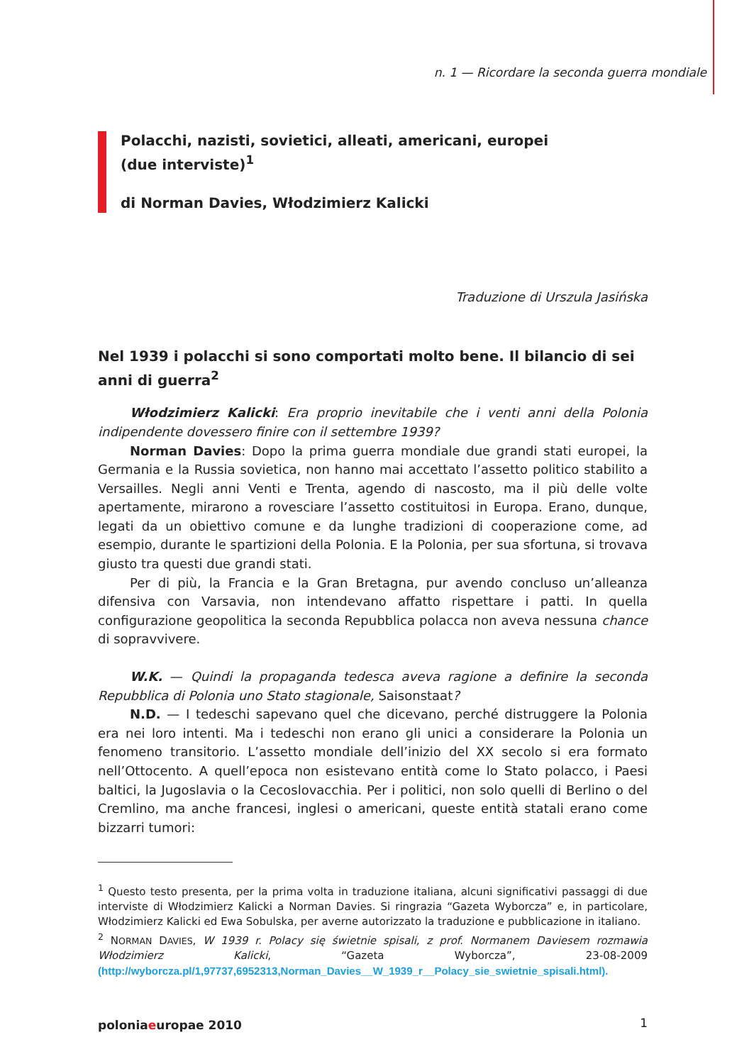n. 1 — Ricordare la seconda guerra mondiale
Polacchi, nazisti, sovietici, alleati, americani, europei
(due interviste)<sup>1</sup>
di Norman Davies, Włodzimierz Kalicki
Traduzione di Urszula Jasińska
Nel 1939 i polacchi si sono comportati molto bene. Il bilancio di sei anni di guerra<sup>2</sup>
Włodzimierz Kalicki: Era proprio inevitabile che i venti anni della Polonia indipendente dovessero finire con il settembre 1939?
Norman Davies: Dopo la prima guerra mondiale due grandi stati europei, la Germania e la Russia sovietica, non hanno mai accettato l’assetto politico stabilito a Versailles. Negli anni Venti e Trenta, agendo di nascosto, ma il più delle volte apertamente, mirarono a rovesciare l’assetto costituitosi in Europa. Erano, dunque, legati da un obiettivo comune e da lunghe tradizioni di cooperazione come, ad esempio, durante le spartizioni della Polonia. E la Polonia, per sua sfortuna, si trovava giusto tra questi due grandi stati.
Per di più, la Francia e la Gran Bretagna, pur avendo concluso un’alleanza difensiva con Varsavia, non intendevano affatto rispettare i patti. In quella configurazione geopolitica la seconda Repubblica polacca non aveva nessuna chance di sopravvivere.
W.K. — Quindi la propaganda tedesca aveva ragione a definire la seconda Repubblica di Polonia uno Stato stagionale, Saisonstaat?
N.D. — I tedeschi sapevano quel che dicevano, perché distruggere la Polonia era nei loro intenti. Ma i tedeschi non erano gli unici a considerare la Polonia un fenomeno transitorio. L’assetto mondiale dell’inizio del XX secolo si era formato nell’Ottocento. A quell’epoca non esistevano entità come lo Stato polacco, i Paesi baltici, la Jugoslavia o la Cecoslovacchia. Per i politici, non solo quelli di Berlino o del Cremlino, ma anche francesi, inglesi o americani, queste entità statali erano come bizzarri tumori:
<sup>1</sup> Questo testo presenta, per la prima volta in traduzione italiana, alcuni significativi passaggi di due interviste di Włodzimierz Kalicki a Norman Davies. Si ringrazia “Gazeta Wyborcza” e, in particolare, Włodzimierz Kalicki ed Ewa Sobulska, per averne autorizzato la traduzione e pubblicazione in italiano.
<sup>2</sup> NORMAN DAVIES, W 1939 r. Polacy się świetnie spisali, z prof. Normanem Daviesem rozmawia Włodzimierz Kalicki, “Gazeta Wyborcza”, 23-08-2009 (http://wyborcza.pl/1,97737,6952313,Norman_Davies__W_1939_r__Polacy_sie_swietnie_spisali.html).
poloniaeuropae 2010 1